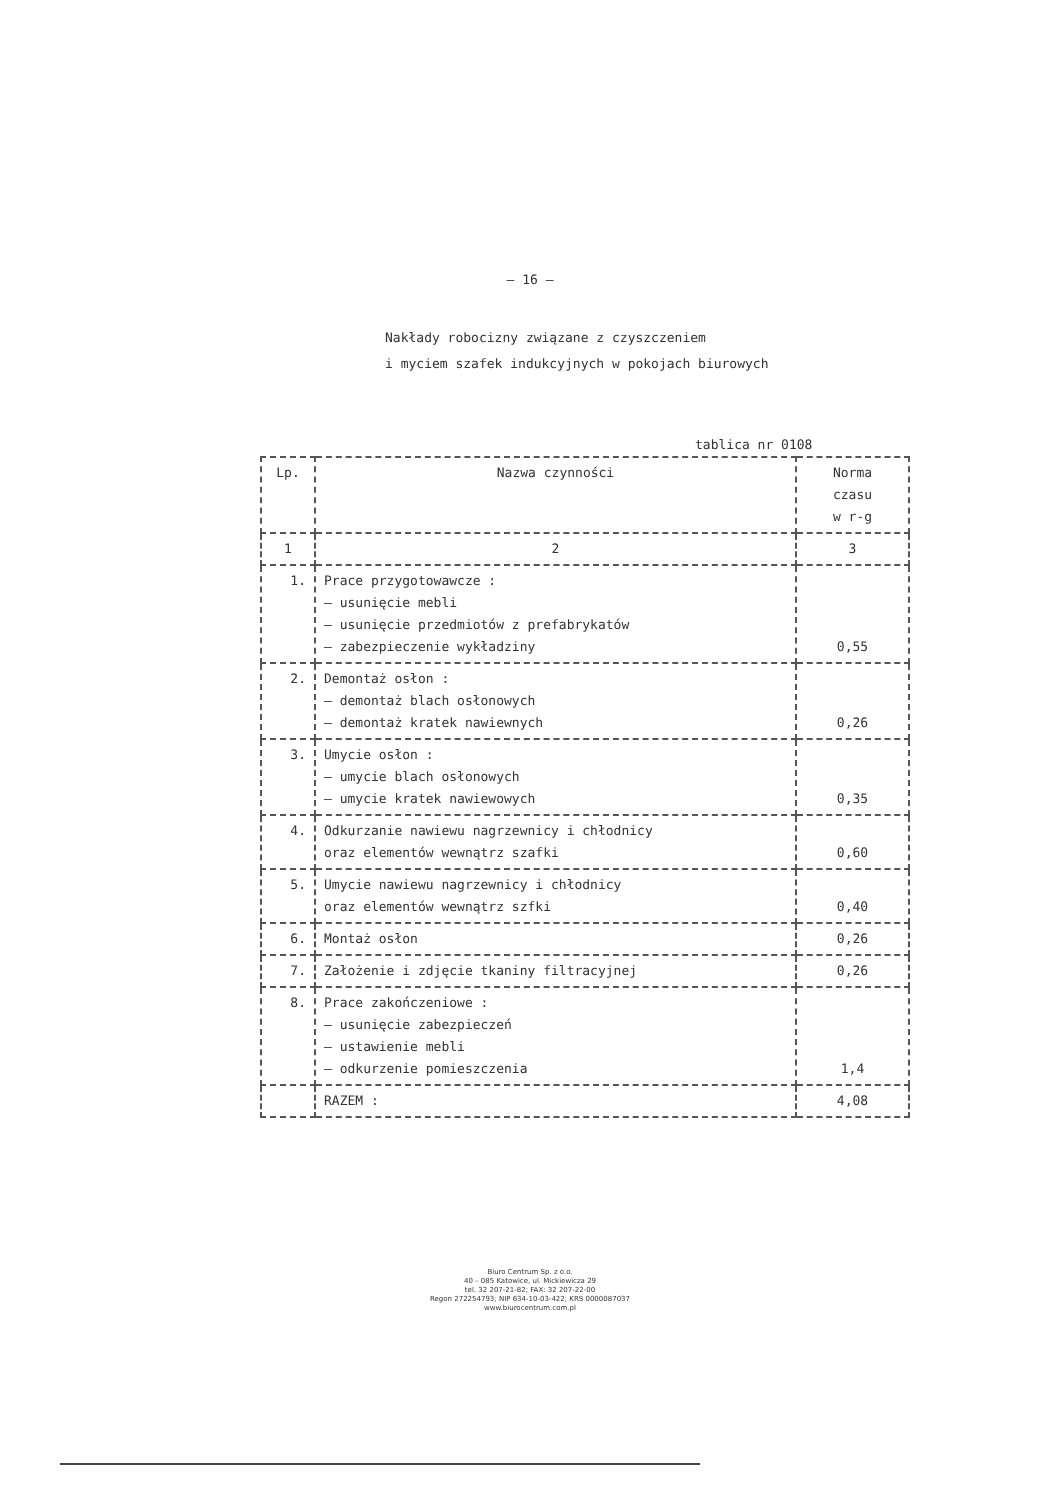– 16 –
Nakłady robocizny związane z czyszczeniem
i myciem szafek indukcyjnych w pokojach biurowych
tablica nr 0108
| Lp. | Nazwa czynności | Norma czasu w r-g |
| --- | --- | --- |
| 1 | 2 | 3 |
| 1. | Prace przygotowawcze : – usunięcie mebli – usunięcie przedmiotów z prefabrykatów – zabezpieczenie wykładziny | 0,55 |
| 2. | Demontaż osłon : – demontaż blach osłonowych – demontaż kratek nawiewnych | 0,26 |
| 3. | Umycie osłon : – umycie blach osłonowych – umycie kratek nawiewowych | 0,35 |
| 4. | Odkurzanie nawiewu nagrzewnicy i chłodnicy oraz elementów wewnątrz szafki | 0,60 |
| 5. | Umycie nawiewu nagrzewnicy i chłodnicy oraz elementów wewnątrz szfki | 0,40 |
| 6. | Montaż osłon | 0,26 |
| 7. | Założenie i zdjęcie tkaniny filtracyjnej | 0,26 |
| 8. | Prace zakończeniowe : – usunięcie zabezpieczeń – ustawienie mebli – odkurzenie pomieszczenia | 1,4 |
| | RAZEM : | 4,08 |
Biuro Centrum Sp. z o.o.
40 – 085 Katowice, ul. Mickiewicza 29
tel. 32 207-21-82; FAX: 32 207-22-00
Regon 272254793; NIP 634-10-03-422; KRS 0000087037
www.biurocentrum.com.pl